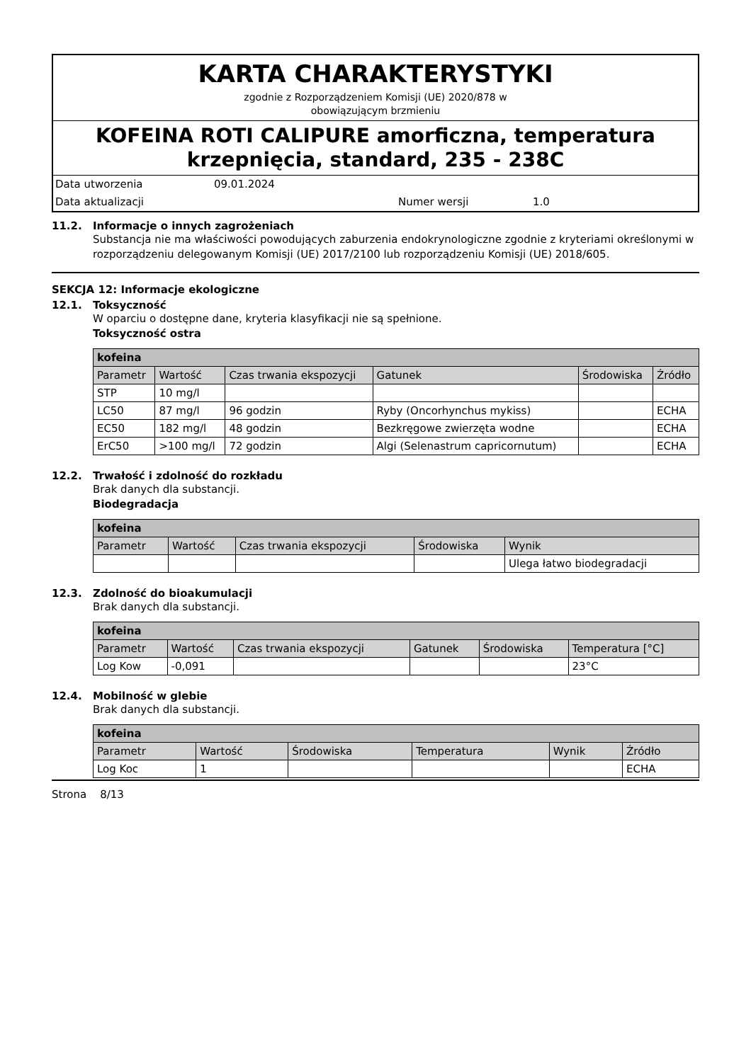KARTA CHARAKTERYSTYKI
zgodnie z Rozporządzeniem Komisji (UE) 2020/878 w
obowiązującym brzmieniu
KOFEINA ROTI CALIPURE amorficzna, temperatura krzepnięcia, standard, 235 - 238C
Data utworzenia 09.01.2024
Data aktualizacji Numer wersji 1.0
11.2. Informacje o innych zagrożeniach
Substancja nie ma właściwości powodujących zaburzenia endokrynologiczne zgodnie z kryteriami określonymi w rozporządzeniu delegowanym Komisji (UE) 2017/2100 lub rozporządzeniu Komisji (UE) 2018/605.
SEKCJA 12: Informacje ekologiczne
12.1. Toksyczność
W oparciu o dostępne dane, kryteria klasyfikacji nie są spełnione.
Toksyczność ostra
| kofeina | | | | | |
| --- | --- | --- | --- | --- | --- |
| Parametr | Wartość | Czas trwania ekspozycji | Gatunek | Środowiska | Źródło |
| STP | 10 mg/l | | | | |
| LC50 | 87 mg/l | 96 godzin | Ryby (Oncorhynchus mykiss) | | ECHA |
| EC50 | 182 mg/l | 48 godzin | Bezkręgowe zwierzęta wodne | | ECHA |
| ErC50 | >100 mg/l | 72 godzin | Algi (Selenastrum capricornutum) | | ECHA |
12.2. Trwałość i zdolność do rozkładu
Brak danych dla substancji.
Biodegradacja
| kofeina | | | | |
| --- | --- | --- | --- | --- |
| Parametr | Wartość | Czas trwania ekspozycji | Środowiska | Wynik |
| | | | | Ulega łatwo biodegradacji |
12.3. Zdolność do bioakumulacji
Brak danych dla substancji.
| kofeina | | | | | |
| --- | --- | --- | --- | --- | --- |
| Parametr | Wartość | Czas trwania ekspozycji | Gatunek | Środowiska | Temperatura [°C] |
| Log Kow | -0,091 | | | | 23°C |
12.4. Mobilność w glebie
Brak danych dla substancji.
| kofeina | | | | | |
| --- | --- | --- | --- | --- | --- |
| Parametr | Wartość | Środowiska | Temperatura | Wynik | Źródło |
| Log Koc | 1 | | | | ECHA |
Strona 8/13